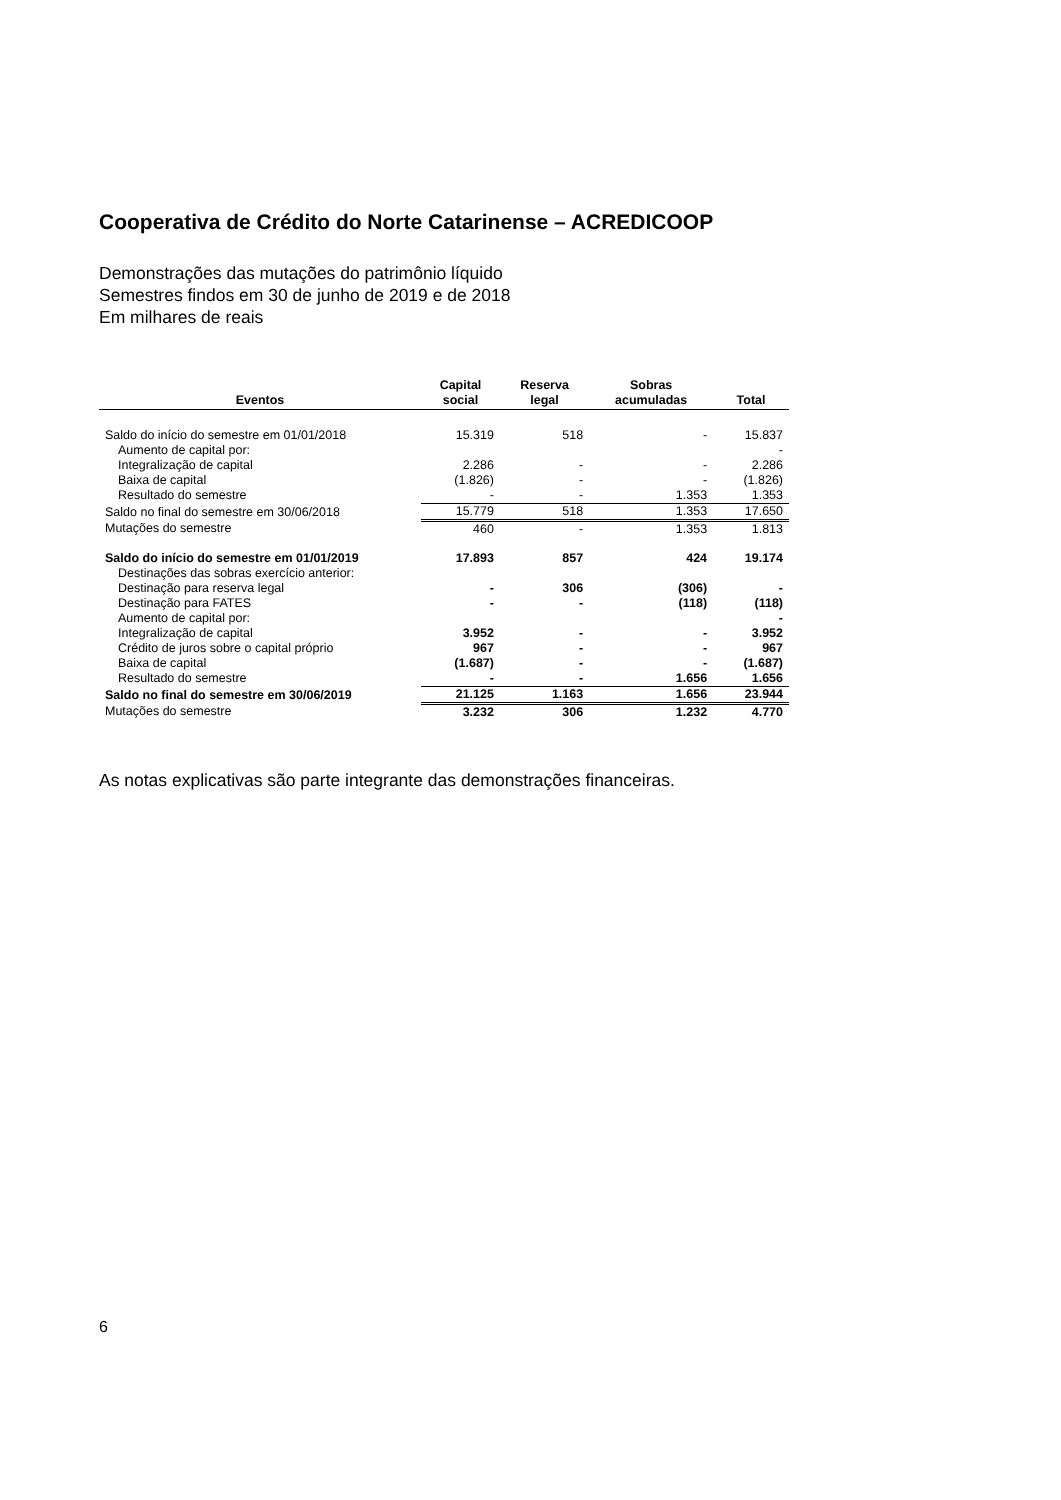Cooperativa de Crédito do Norte Catarinense – ACREDICOOP
Demonstrações das mutações do patrimônio líquido
Semestres findos em 30 de junho de 2019 e de 2018
Em milhares de reais
| Eventos | Capital social | Reserva legal | Sobras acumuladas | Total |
| --- | --- | --- | --- | --- |
| Saldo do início do semestre em 01/01/2018 | 15.319 | 518 | - | 15.837 |
| Aumento de capital por: | | | | - |
| Integralização de capital | 2.286 | - | - | 2.286 |
| Baixa de capital | (1.826) | - | - | (1.826) |
| Resultado do semestre | - | - | 1.353 | 1.353 |
| Saldo no final do semestre em 30/06/2018 | 15.779 | 518 | 1.353 | 17.650 |
| Mutações do semestre | 460 | - | 1.353 | 1.813 |
| Saldo do início do semestre em 01/01/2019 | 17.893 | 857 | 424 | 19.174 |
| Destinações das sobras exercício anterior: | | | | |
| Destinação para reserva legal | - | 306 | (306) | - |
| Destinação para FATES | - | - | (118) | (118) |
| Aumento de capital por: | | | | - |
| Integralização de capital | 3.952 | - | - | 3.952 |
| Crédito de juros sobre o capital próprio | 967 | - | - | 967 |
| Baixa de capital | (1.687) | - | - | (1.687) |
| Resultado do semestre | - | - | 1.656 | 1.656 |
| Saldo no final do semestre em 30/06/2019 | 21.125 | 1.163 | 1.656 | 23.944 |
| Mutações do semestre | 3.232 | 306 | 1.232 | 4.770 |
As notas explicativas são parte integrante das demonstrações financeiras.
6